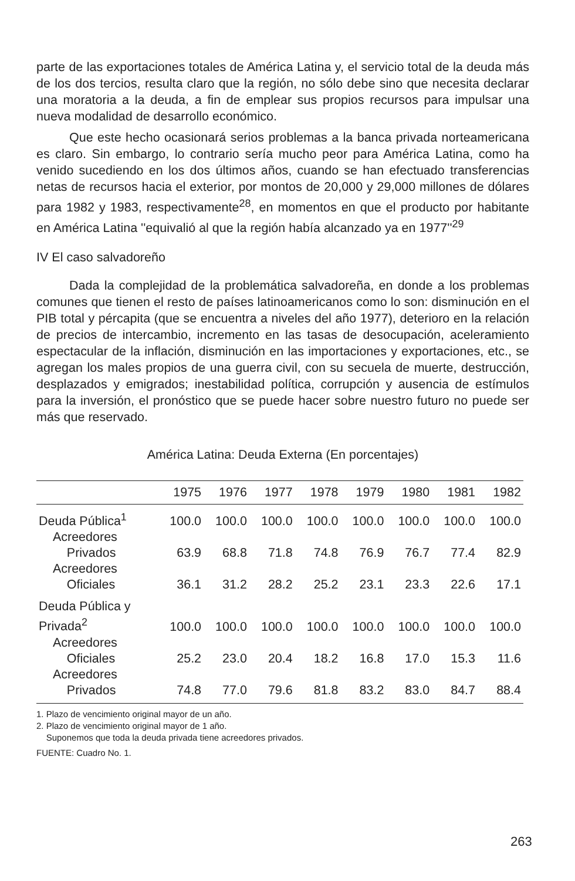parte de las exportaciones totales de América Latina y, el servicio total de la deuda más de los dos tercios, resulta claro que la región, no sólo debe sino que necesita declarar una moratoria a la deuda, a fin de emplear sus propios recursos para impulsar una nueva modalidad de desarrollo económico.
Que este hecho ocasionará serios problemas a la banca privada norteamericana es claro. Sin embargo, lo contrario sería mucho peor para América Latina, como ha venido sucediendo en los dos últimos años, cuando se han efectuado transferencias netas de recursos hacia el exterior, por montos de 20,000 y 29,000 millones de dólares para 1982 y 1983, respectivamente<sup>28</sup>, en momentos en que el producto por habitante en América Latina ''equivalió al que la región había alcanzado ya en 1977''<sup>29</sup>
IV El caso salvadoreño
Dada la complejidad de la problemática salvadoreña, en donde a los problemas comunes que tienen el resto de países latinoamericanos como lo son: disminución en el PIB total y pércapita (que se encuentra a niveles del año 1977), deterioro en la relación de precios de intercambio, incremento en las tasas de desocupación, aceleramiento espectacular de la inflación, disminución en las importaciones y exportaciones, etc., se agregan los males propios de una guerra civil, con su secuela de muerte, destrucción, desplazados y emigrados; inestabilidad política, corrupción y ausencia de estímulos para la inversión, el pronóstico que se puede hacer sobre nuestro futuro no puede ser más que reservado.
América Latina: Deuda Externa (En porcentajes)
| | 1975 | 1976 | 1977 | 1978 | 1979 | 1980 | 1981 | 1982 |
| --- | --- | --- | --- | --- | --- | --- | --- | --- |
| Deuda Pública<sup>1</sup> | 100.0 | 100.0 | 100.0 | 100.0 | 100.0 | 100.0 | 100.0 | 100.0 |
| Acreedores Privados | 63.9 | 68.8 | 71.8 | 74.8 | 76.9 | 76.7 | 77.4 | 82.9 |
| Acreedores Oficiales | 36.1 | 31.2 | 28.2 | 25.2 | 23.1 | 23.3 | 22.6 | 17.1 |
| Deuda Pública y Privada<sup>2</sup> | 100.0 | 100.0 | 100.0 | 100.0 | 100.0 | 100.0 | 100.0 | 100.0 |
| Acreedores Oficiales | 25.2 | 23.0 | 20.4 | 18.2 | 16.8 | 17.0 | 15.3 | 11.6 |
| Acreedores Privados | 74.8 | 77.0 | 79.6 | 81.8 | 83.2 | 83.0 | 84.7 | 88.4 |
1. Plazo de vencimiento original mayor de un año.
2. Plazo de vencimiento original mayor de 1 año.
Suponemos que toda la deuda privada tiene acreedores privados.
FUENTE: Cuadro No. 1.
263